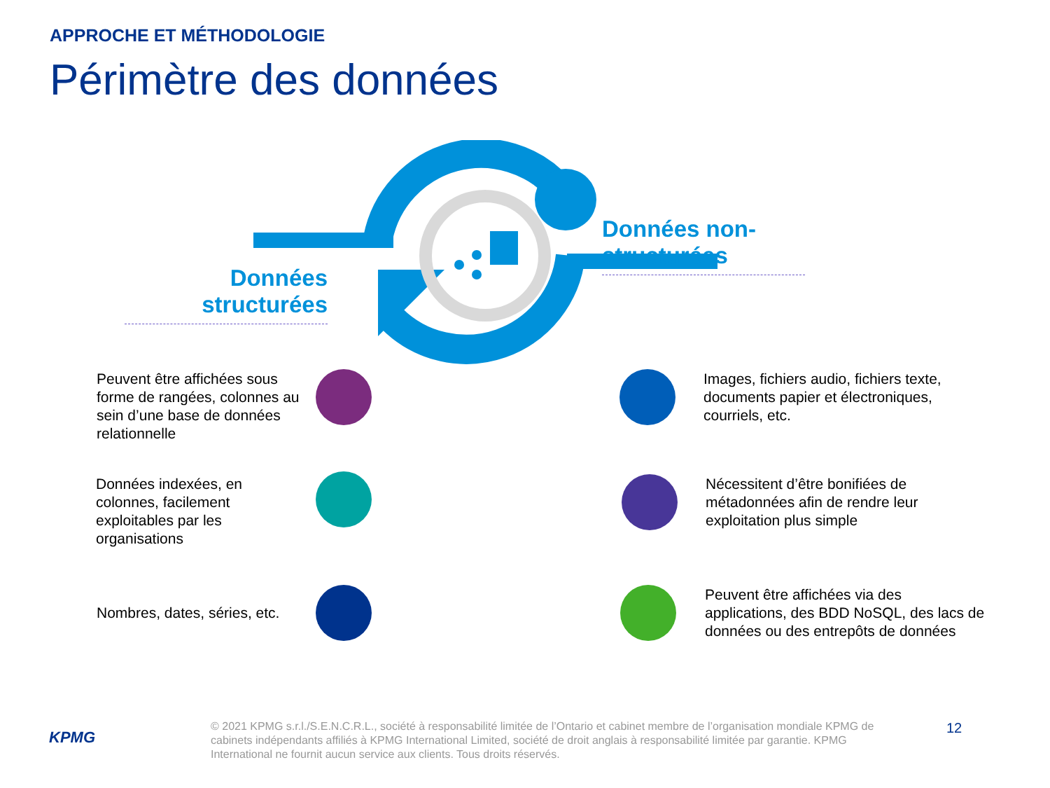APPROCHE ET MÉTHODOLOGIE
Périmètre des données
Données structurées
Données non-structurées
Peuvent être affichées sous forme de rangées, colonnes au sein d’une base de données relationnelle
Données indexées, en colonnes, facilement exploitables par les organisations
Nombres, dates, séries, etc.
Images, fichiers audio, fichiers texte, documents papier et électroniques, courriels, etc.
Nécessitent d’être bonifiées de métadonnées afin de rendre leur exploitation plus simple
Peuvent être affichées via des applications, des BDD NoSQL, des lacs de données ou des entrepôts de données
KPMG
© 2021 KPMG s.r.l./S.E.N.C.R.L., société à responsabilité limitée de l’Ontario et cabinet membre de l’organisation mondiale KPMG de cabinets indépendants affiliés à KPMG International Limited, société de droit anglais à responsabilité limitée par garantie. KPMG International ne fournit aucun service aux clients. Tous droits réservés.
12